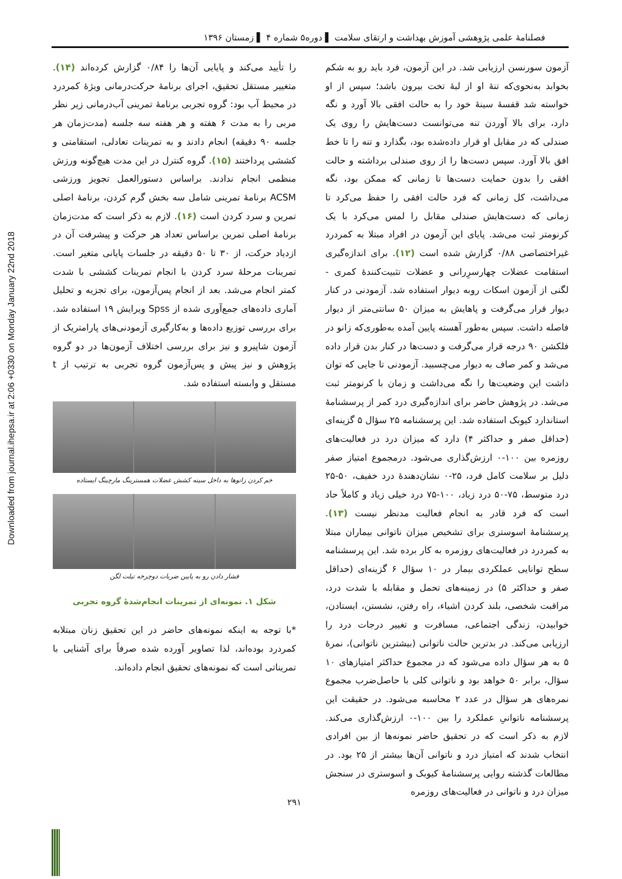Downloaded from journal.ihepsa.ir at 2:06 +0330 on Monday January 22nd 2018
فصلنامهٔ علمی پژوهشی آموزش بهداشت و ارتقای سلامت ▌ دوره۵ شماره ۴ ▌ زمستان ۱۳۹۶
آزمون سورنسن ارزیابی شد. در این آزمون، فرد باید رو به شکم بخوابد به‌نحوی‌که تنهٔ او از لبهٔ تخت بیرون باشد؛ سپس از او خواسته شد قفسهٔ سینهٔ خود را به حالت افقی بالا آورد و نگه دارد، برای بالا آوردن تنه می‌توانست دست‌هایش را روی یک صندلی که در مقابل او قرار داده‌شده بود، بگذارد و تنه را تا خط افق بالا آورد. سپس دست‌ها را از روی صندلی برداشته و حالت افقی را بدون حمایت دست‌ها تا زمانی که ممکن بود، نگه می‌داشت، کل زمانی که فرد حالت افقی را حفظ می‌کرد تا زمانی که دست‌هایش صندلی مقابل را لمس می‌کرد با یک کرنومتر ثبت می‌شد. پایای این آزمون در افراد مبتلا به کمردرد غیراختصاصی ۰/۸۸ گزارش شده است (۱۲). برای اندازه‌گیری استقامت عضلات چهارسرِرانی و عضلات تثبیت‌کنندهٔ کمری - لگنی از آزمون اسکات روبه دیوار استفاده شد. آزمودنی در کنار دیوار قرار می‌گرفت و پاهایش به میزان ۵۰ سانتی‌متر از دیوار فاصله داشت. سپس به‌طور آهسته پایین آمده به‌طوری‌که زانو در فلکشن ۹۰ درجه قرار می‌گرفت و دست‌ها در کنار بدن قرار داده می‌شد و کمر صاف به دیوار می‌چسبید. آزمودنی تا جایی که توان داشت این وضعیت‌ها را نگه می‌داشت و زمان با کرنومتر ثبت می‌شد. در پژوهش حاضر برای اندازه‌گیری درد کمر از پرسشنامهٔ استاندارد کیوبک استفاده شد. این پرسشنامه ۲۵ سؤال ۵ گزینه‌ای (حداقل صفر و حداکثر ۴) دارد که میزان درد در فعالیت‌های روزمره بین ۱۰۰-۰ ارزش‌گذاری می‌شود. درمجموع امتیاز صفر دلیل بر سلامت کامل فرد، ۲۵-۰ نشان‌دهندهٔ درد خفیف، ۵۰-۲۵ درد متوسط، ۷۵-۵۰ درد زیاد، ۱۰۰-۷۵ درد خیلی زیاد و کاملاً حاد است که فرد قادر به انجام فعالیت مدنظر نیست (۱۳). پرسشنامهٔ اسوستری برای تشخیص میزان ناتوانی بیماران مبتلا به کمردرد در فعالیت‌های روزمره به کار برده شد. این پرسشنامه سطح توانایی عملکردی بیمار در ۱۰ سؤال ۶ گزینه‌ای (حداقل صفر و حداکثر ۵) در زمینه‌های تحمل و مقابله با شدت درد، مراقبت شخصی، بلند کردن اشیاء، راه رفتن، نشستن، ایستادن، خوابیدن، زندگی اجتماعی، مسافرت و تغییر درجات درد را ارزیابی می‌کند. در بدترین حالت ناتوانی (بیشترین ناتوانی)، نمرهٔ ۵ به هر سؤال داده می‌شود که در مجموع حداکثر امتیازهای ۱۰ سؤال، برابر ۵۰ خواهد بود و ناتوانی کلی با حاصل‌ضرب مجموع نمره‌های هر سؤال در عدد ۲ محاسبه می‌شود. در حقیقت این پرسشنامه ناتوانیِ عملکرد را بین ۱۰۰-۰ ارزش‌گذاری می‌کند. لازم به ذکر است که در تحقیق حاضر نمونه‌ها از بین افرادی انتخاب شدند که امتیاز درد و ناتوانی آن‌ها بیشتر از ۲۵ بود. در مطالعات گذشته روایی پرسشنامهٔ کیوبک و اسوستری در سنجش میزان درد و ناتوانی در فعالیت‌های روزمره
را تأیید می‌کند و پایایی آن‌ها را ۰/۸۴ گزارش کرده‌اند (۱۴). متغییر مستقل تحقیق، اجرای برنامهٔ حرکت‌درمانی ویژهٔ کمردرد در محیط آب بود: گروه تجربی برنامهٔ تمرینی آب‌درمانی زیر نظر مربی را به مدت ۶ هفته و هر هفته سه جلسه (مدت‌زمان هر جلسه ۹۰ دقیقه) انجام دادند و به تمرینات تعادلی، استقامتی و کششی پرداختند (۱۵). گروه کنترل در این مدت هیچ‌گونه ورزش منظمی انجام ندادند. براساس دستورالعمل تجویز ورزشی ACSM برنامهٔ تمرینی شامل سه بخش گرم کردن، برنامهٔ اصلی تمرین و سرد کردن است (۱۶). لازم به ذکر است که مدت‌زمان برنامهٔ اصلی تمرین براساس تعداد هر حرکت و پیشرفت آن در ازدیاد حرکت، از ۳۰ تا ۵۰ دقیقه در جلسات پایانی متغیر است. تمرینات مرحلهٔ سرد کردن با انجام تمرینات کششی با شدت کمتر انجام می‌شد. بعد از انجام پس‌آزمون، برای تجزیه و تحلیل آماری داده‌های جمع‌آوری شده از Spss ویرایش ۱۹ استفاده شد. برای بررسی توزیع داده‌ها و به‌کارگیری آزمودنی‌های پارامتریک از آزمون شاپیرو و نیز برای بررسی اختلاف آزمون‌ها در دو گروه پژوهش و نیز پیش و پس‌آزمون گروه تجربی به ترتیب از t مستقل و وابسته استفاده شد.
خم کردن زانوها به داخل سینه کشش عضلات همسترینگ مارچینگ ایستاده
فشار دادن رو به پایین ضربات دوچرخه تیلت لگن
شکل ۱. نمونه‌ای از تمرینات انجام‌شدهٔ گروه تجربی
*با توجه به اینکه نمونه‌های حاضر در این تحقیق زنان مبتلابه کمردرد بوده‌اند، لذا تصاویر آورده شده صرفاً برای آشنایی با تمریناتی است که نمونه‌های تحقیق انجام داده‌اند.
۲۹۱